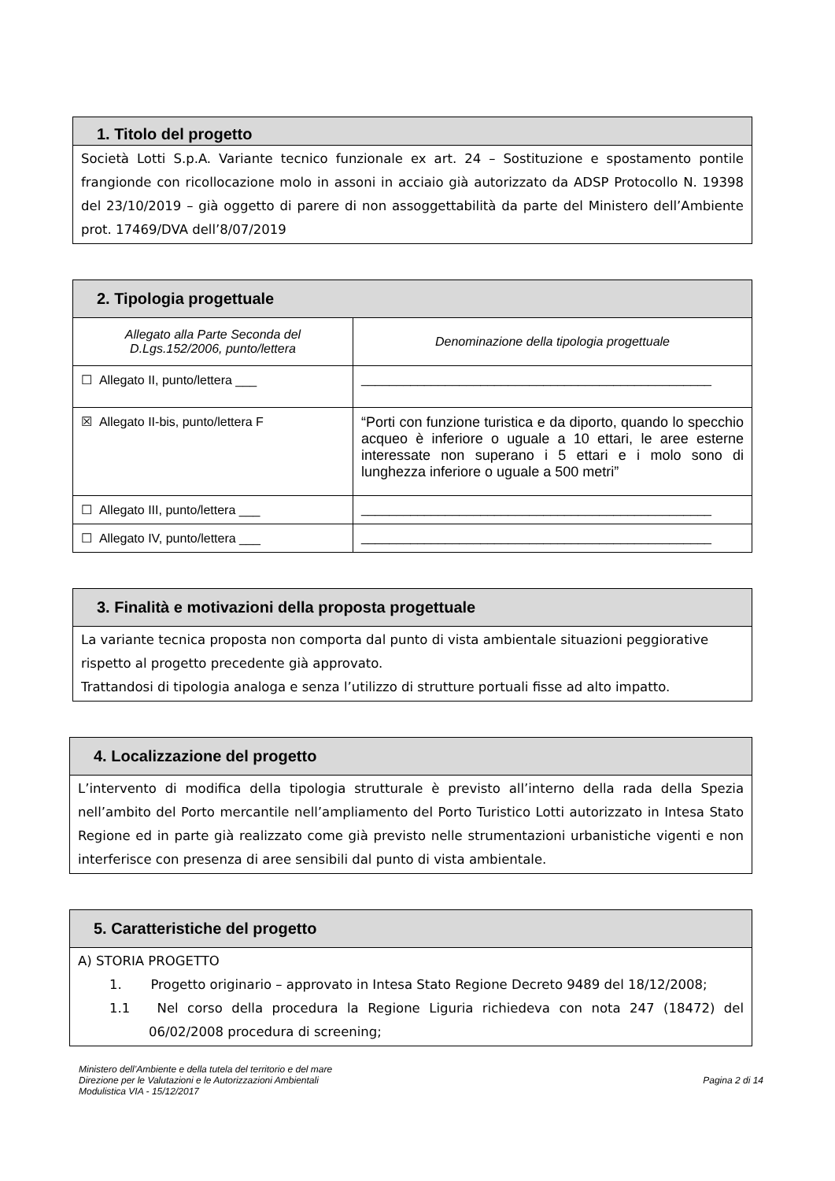1. Titolo del progetto
Società Lotti S.p.A. Variante tecnico funzionale ex art. 24 – Sostituzione e spostamento pontile frangionde con ricollocazione molo in assoni in acciaio già autorizzato da ADSP Protocollo N. 19398 del 23/10/2019 – già oggetto di parere di non assoggettabilità da parte del Ministero dell’Ambiente prot. 17469/DVA dell’8/07/2019
2. Tipologia progettuale
| Allegato alla Parte Seconda del D.Lgs.152/2006, punto/lettera | Denominazione della tipologia progettuale |
| ☐ Allegato II, punto/lettera ___ | __________________________________________________ |
| ☒ Allegato II-bis, punto/lettera F | “Porti con funzione turistica e da diporto, quando lo specchio acqueo è inferiore o uguale a 10 ettari, le aree esterne interessate non superano i 5 ettari e i molo sono di lunghezza inferiore o uguale a 500 metri” |
| ☐ Allegato III, punto/lettera ___ | __________________________________________________ |
| ☐ Allegato IV, punto/lettera ___ | __________________________________________________ |
3. Finalità e motivazioni della proposta progettuale
La variante tecnica proposta non comporta dal punto di vista ambientale situazioni peggiorative rispetto al progetto precedente già approvato.
Trattandosi di tipologia analoga e senza l’utilizzo di strutture portuali fisse ad alto impatto.
4. Localizzazione del progetto
L’intervento di modifica della tipologia strutturale è previsto all’interno della rada della Spezia nell’ambito del Porto mercantile nell’ampliamento del Porto Turistico Lotti autorizzato in Intesa Stato Regione ed in parte già realizzato come già previsto nelle strumentazioni urbanistiche vigenti e non interferisce con presenza di aree sensibili dal punto di vista ambientale.
5. Caratteristiche del progetto
A) STORIA PROGETTO
1. Progetto originario – approvato in Intesa Stato Regione Decreto 9489 del 18/12/2008;
1.1 Nel corso della procedura la Regione Liguria richiedeva con nota 247 (18472) del 06/02/2008 procedura di screening;
Ministero dell’Ambiente e della tutela del territorio e del mare
Direzione per le Valutazioni e le Autorizzazioni Ambientali
Modulistica VIA - 15/12/2017
Pagina 2 di 14